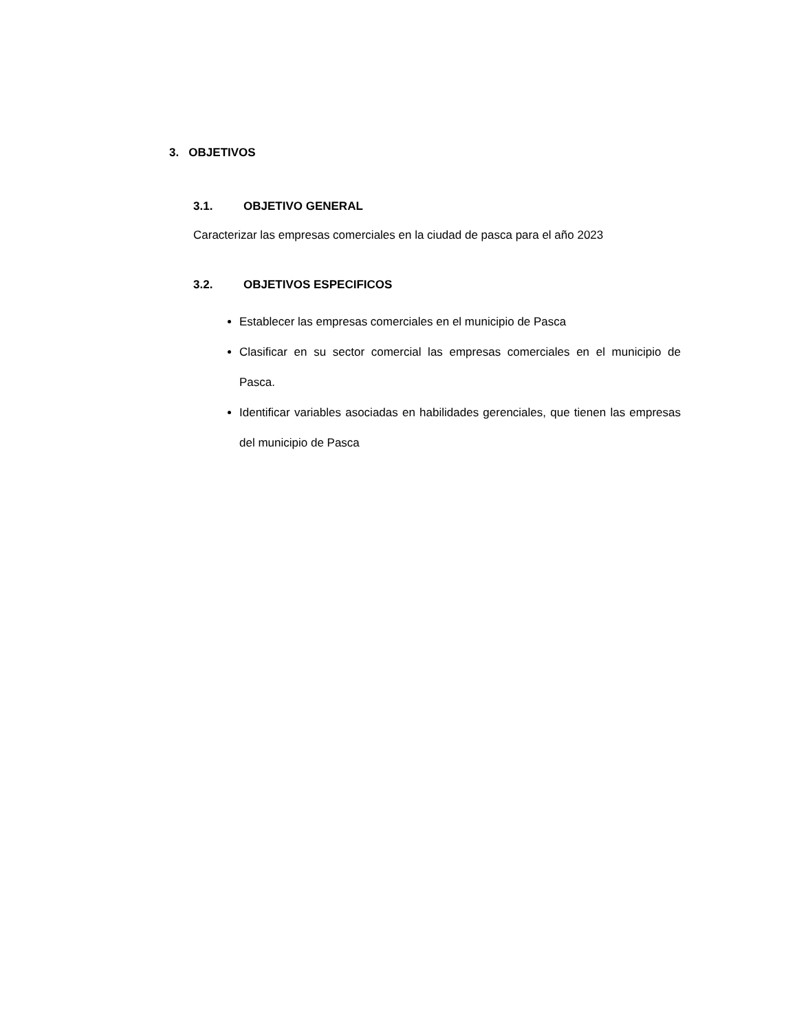3. OBJETIVOS
3.1. OBJETIVO GENERAL
Caracterizar las empresas comerciales en la ciudad de pasca para el año 2023
3.2. OBJETIVOS ESPECIFICOS
Establecer las empresas comerciales en el municipio de Pasca
Clasificar en su sector comercial las empresas comerciales en el municipio de Pasca.
Identificar variables asociadas en habilidades gerenciales, que tienen las empresas del municipio de Pasca